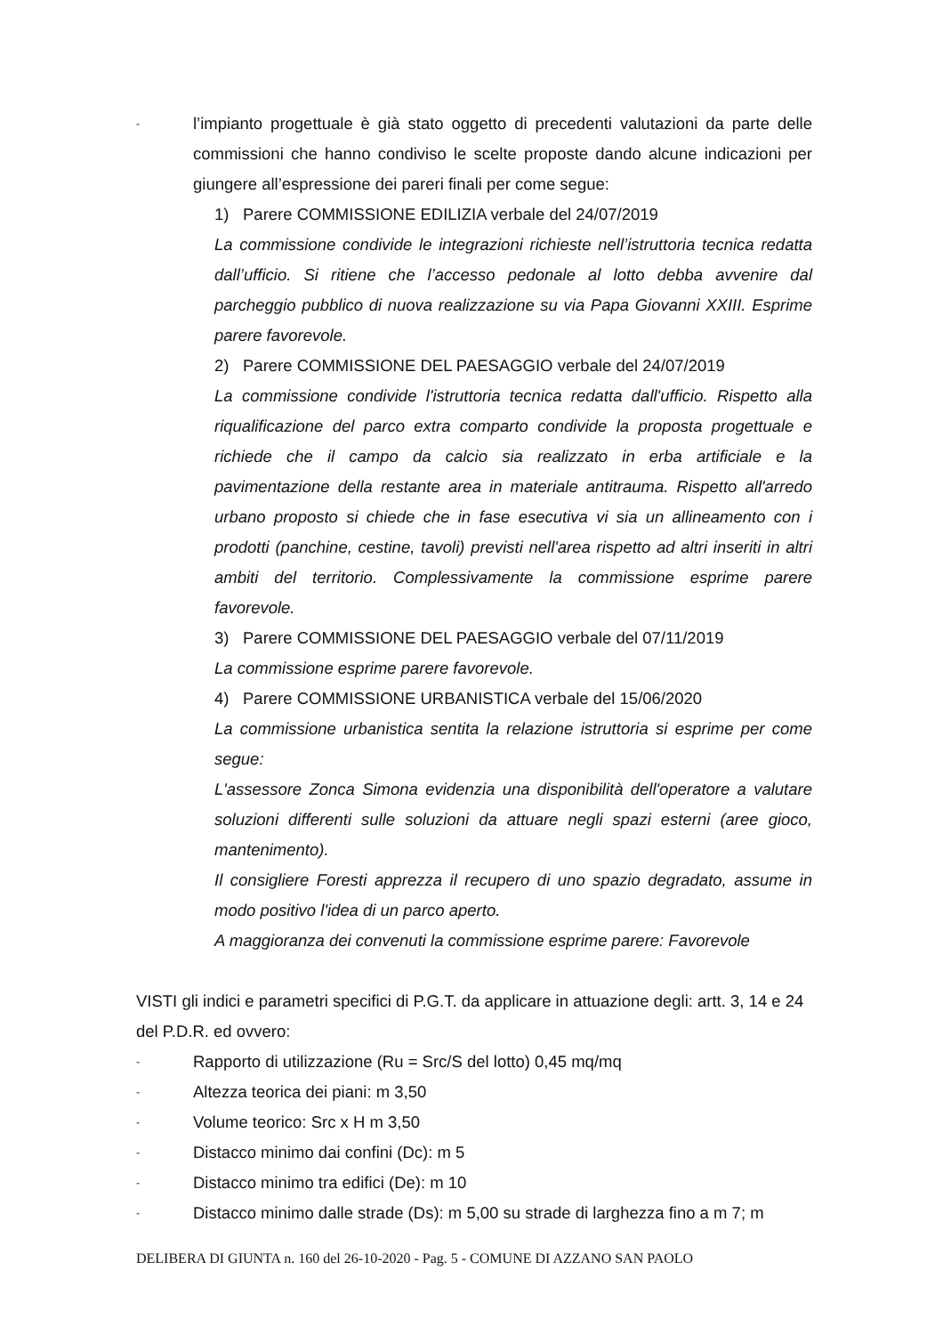- l’impianto progettuale è già stato oggetto di precedenti valutazioni da parte delle commissioni che hanno condiviso le scelte proposte dando alcune indicazioni per giungere all’espressione dei pareri finali per come segue:
1) Parere COMMISSIONE EDILIZIA verbale del 24/07/2019
La commissione condivide le integrazioni richieste nell’istruttoria tecnica redatta dall’ufficio. Si ritiene che l’accesso pedonale al lotto debba avvenire dal parcheggio pubblico di nuova realizzazione su via Papa Giovanni XXIII. Esprime parere favorevole.
2) Parere COMMISSIONE DEL PAESAGGIO verbale del 24/07/2019
La commissione condivide l'istruttoria tecnica redatta dall'ufficio. Rispetto alla riqualificazione del parco extra comparto condivide la proposta progettuale e richiede che il campo da calcio sia realizzato in erba artificiale e la pavimentazione della restante area in materiale antitrauma. Rispetto all'arredo urbano proposto si chiede che in fase esecutiva vi sia un allineamento con i prodotti (panchine, cestine, tavoli) previsti nell'area rispetto ad altri inseriti in altri ambiti del territorio. Complessivamente la commissione esprime parere favorevole.
3) Parere COMMISSIONE DEL PAESAGGIO verbale del 07/11/2019
La commissione esprime parere favorevole.
4) Parere COMMISSIONE URBANISTICA verbale del 15/06/2020
La commissione urbanistica sentita la relazione istruttoria si esprime per come segue:
L'assessore Zonca Simona evidenzia una disponibilità dell'operatore a valutare soluzioni differenti sulle soluzioni da attuare negli spazi esterni (aree gioco, mantenimento).
Il consigliere Foresti apprezza il recupero di uno spazio degradato, assume in modo positivo l'idea di un parco aperto.
A maggioranza dei convenuti la commissione esprime parere: Favorevole
VISTI gli indici e parametri specifici di P.G.T. da applicare in attuazione degli: artt. 3, 14 e 24 del P.D.R. ed ovvero:
- Rapporto di utilizzazione (Ru = Src/S del lotto) 0,45 mq/mq
- Altezza teorica dei piani: m 3,50
- Volume teorico: Src x H m 3,50
- Distacco minimo dai confini (Dc): m 5
- Distacco minimo tra edifici (De): m 10
- Distacco minimo dalle strade (Ds): m 5,00 su strade di larghezza fino a m 7; m
DELIBERA DI GIUNTA n. 160 del 26-10-2020 - Pag. 5 - COMUNE DI AZZANO SAN PAOLO